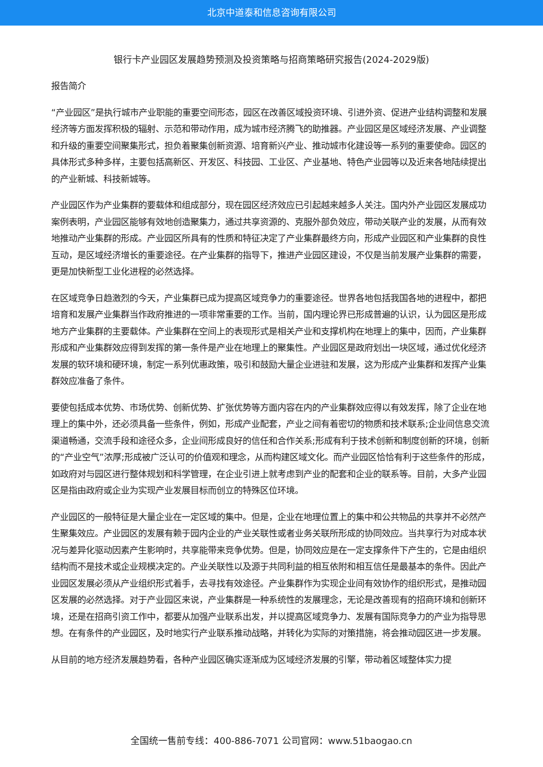北京中道泰和信息咨询有限公司
银行卡产业园区发展趋势预测及投资策略与招商策略研究报告(2024-2029版)
报告简介
“产业园区”是执行城市产业职能的重要空间形态，园区在改善区域投资环境、引进外资、促进产业结构调整和发展经济等方面发挥积极的辐射、示范和带动作用，成为城市经济腾飞的助推器。产业园区是区域经济发展、产业调整和升级的重要空间聚集形式，担负着聚集创新资源、培育新兴产业、推动城市化建设等一系列的重要使命。园区的具体形式多种多样，主要包括高新区、开发区、科技园、工业区、产业基地、特色产业园等以及近来各地陆续提出的产业新城、科技新城等。
产业园区作为产业集群的要载体和组成部分，现在园区经济效应已引起越来越多人关注。国内外产业园区发展成功案例表明，产业园区能够有效地创造聚集力，通过共享资源的、克服外部负效应，带动关联产业的发展，从而有效地推动产业集群的形成。产业园区所具有的性质和特征决定了产业集群最终方向，形成产业园区和产业集群的良性互动，是区域经济增长的重要途径。在产业集群的指导下，推进产业园区建设，不仅是当前发展产业集群的需要，更是加快新型工业化进程的必然选择。
在区域竞争日趋激烈的今天，产业集群已成为提高区域竞争力的重要途径。世界各地包括我国各地的进程中，都把培育和发展产业集群当作政府推进的一项非常重要的工作。当前，国内理论界已形成普遍的认识，认为园区是形成地方产业集群的主要载体。产业集群在空间上的表现形式是相关产业和支撑机构在地理上的集中，因而，产业集群形成和产业集群效应得到发挥的第一条件是产业在地理上的聚集性。产业园区是政府划出一块区域，通过优化经济发展的软环境和硬环境，制定一系列优惠政策，吸引和鼓励大量企业进驻和发展，这为形成产业集群和发挥产业集群效应准备了条件。
要使包括成本优势、市场优势、创新优势、扩张优势等方面内容在内的产业集群效应得以有效发挥，除了企业在地理上的集中外，还必须具备一些条件，例如，形成产业配套，产业之间有着密切的物质和技术联系;企业间信息交流渠道畅通，交流手段和途径众多，企业间形成良好的信任和合作关系;形成有利于技术创新和制度创新的环境，创新的“产业空气”浓厚;形成被广泛认可的价值观和理念，从而构建区域文化。而产业园区恰恰有利于这些条件的形成，如政府对与园区进行整体规划和科学管理，在企业引进上就考虑到产业的配套和企业的联系等。目前，大多产业园区是指由政府或企业为实现产业发展目标而创立的特殊区位环境。
产业园区的一般特征是大量企业在一定区域的集中。但是，企业在地理位置上的集中和公共物品的共享并不必然产生聚集效应。产业园区的发展有赖于园内企业的产业关联性或者业务关联所形成的协同效应。当共享行为对成本状况与差异化驱动因素产生影响时，共享能带来竞争优势。但是，协同效应是在一定支撑条件下产生的，它是由组织结构而不是技术或企业规模决定的。产业关联性以及源于共同利益的相互依附和相互信任是最基本的条件。因此产业园区发展必须从产业组织形式着手，去寻找有效途径。产业集群作为实现企业间有效协作的组织形式，是推动园区发展的必然选择。对于产业园区来说，产业集群是一种系统性的发展理念，无论是改善现有的招商环境和创新环境，还是在招商引资工作中，都要从加强产业联系出发，并以提高区域竞争力、发展有国际竞争力的产业为指导思想。在有条件的产业园区，及时地实行产业联系推动战略，并转化为实际的对策措施，将会推动园区进一步发展。
从目前的地方经济发展趋势看，各种产业园区确实逐渐成为区域经济发展的引擎，带动着区域整体实力提
全国统一售前专线：400-886-7071 公司官网：www.51baogao.cn